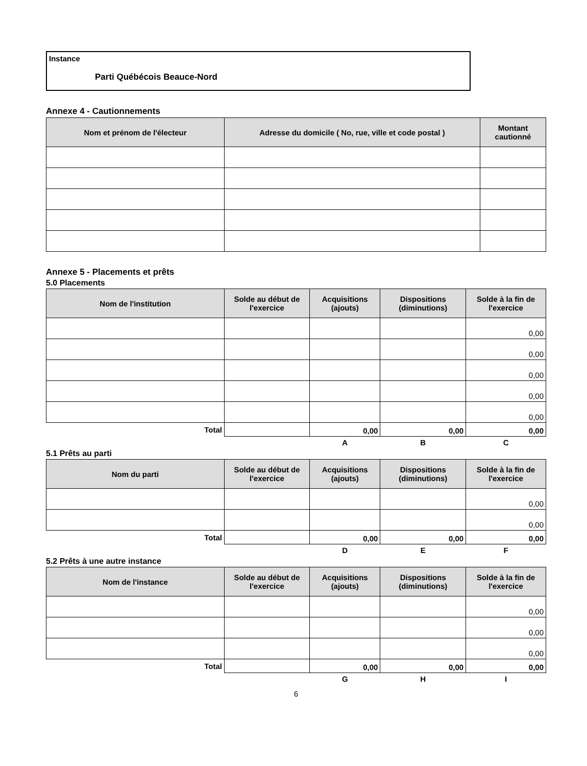Instance
Parti Québécois Beauce-Nord
Annexe 4 - Cautionnements
| Nom et prénom de l'électeur | Adresse du domicile ( No, rue, ville et code postal ) | Montant cautionné |
| --- | --- | --- |
Annexe 5 - Placements et prêts
5.0 Placements
| Nom de l'institution | Solde au début de l'exercice | Acquisitions (ajouts) | Dispositions (diminutions) | Solde à la fin de l'exercice |
| --- | --- | --- | --- | --- |
| | | | | 0,00 |
| | | | | 0,00 |
| | | | | 0,00 |
| | | | | 0,00 |
| | | | | 0,00 |
| Total | | 0,00 | 0,00 | 0,00 |
| | | A | B | C |
5.1 Prêts au parti
| Nom du parti | Solde au début de l'exercice | Acquisitions (ajouts) | Dispositions (diminutions) | Solde à la fin de l'exercice |
| --- | --- | --- | --- | --- |
| | | | | 0,00 |
| | | | | 0,00 |
| Total | | 0,00 | 0,00 | 0,00 |
| | | D | E | F |
5.2 Prêts à une autre instance
| Nom de l'instance | Solde au début de l'exercice | Acquisitions (ajouts) | Dispositions (diminutions) | Solde à la fin de l'exercice |
| --- | --- | --- | --- | --- |
| | | | | 0,00 |
| | | | | 0,00 |
| | | | | 0,00 |
| Total | | 0,00 | 0,00 | 0,00 |
| | | G | H | I |
6